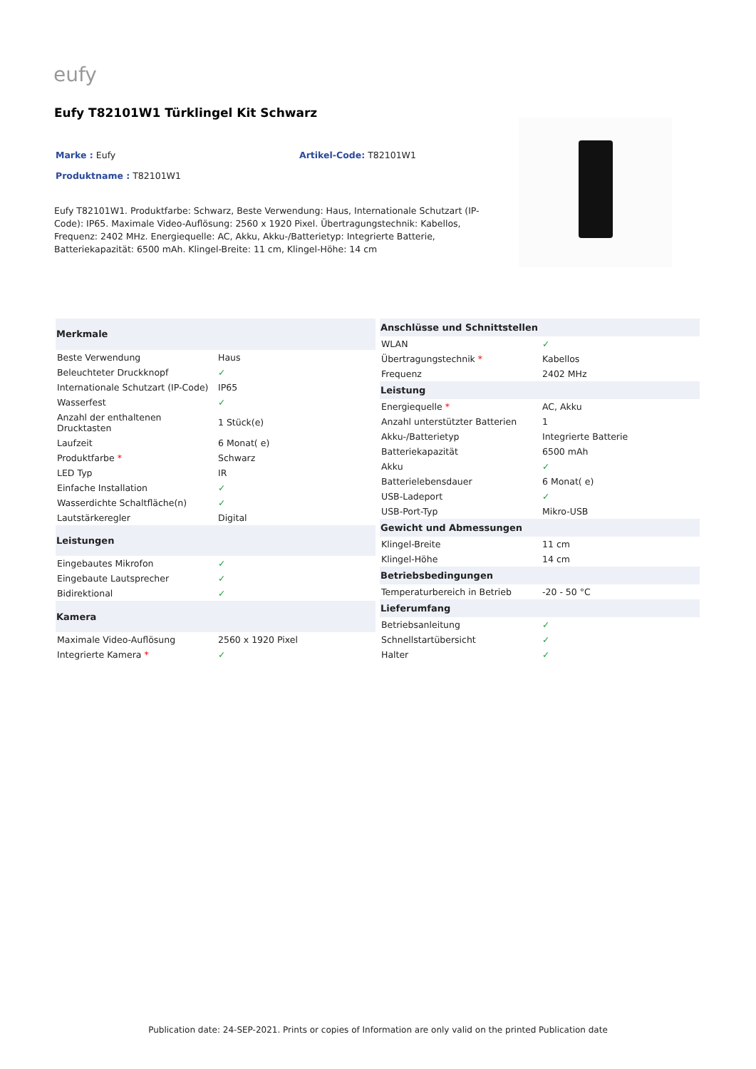eufy
Eufy T82101W1 Türklingel Kit Schwarz
Marke : Eufy Artikel-Code: T82101W1
Produktname : T82101W1
Eufy T82101W1. Produktfarbe: Schwarz, Beste Verwendung: Haus, Internationale Schutzart (IP-Code): IP65. Maximale Video-Auflösung: 2560 x 1920 Pixel. Übertragungstechnik: Kabellos, Frequenz: 2402 MHz. Energiequelle: AC, Akku, Akku-/Batterietyp: Integrierte Batterie, Batteriekapazität: 6500 mAh. Klingel-Breite: 11 cm, Klingel-Höhe: 14 cm
| Merkmale | |
| --- | --- |
| Beste Verwendung | Haus |
| Beleuchteter Druckknopf | ✓ |
| Internationale Schutzart (IP-Code) | IP65 |
| Wasserfest | ✓ |
| Anzahl der enthaltenen Drucktasten | 1 Stück(e) |
| Laufzeit | 6 Monat( e) |
| Produktfarbe * | Schwarz |
| LED Typ | IR |
| Einfache Installation | ✓ |
| Wasserdichte Schaltfläche(n) | ✓ |
| Lautstärkeregler | Digital |
| Leistungen | |
| Eingebautes Mikrofon | ✓ |
| Eingebaute Lautsprecher | ✓ |
| Bidirektional | ✓ |
| Kamera | |
| Maximale Video-Auflösung | 2560 x 1920 Pixel |
| Integrierte Kamera * | ✓ |
| Anschlüsse und Schnittstellen | |
| --- | --- |
| WLAN | ✓ |
| Übertragungstechnik * | Kabellos |
| Frequenz | 2402 MHz |
| Leistung | |
| Energiequelle * | AC, Akku |
| Anzahl unterstützter Batterien | 1 |
| Akku-/Batterietyp | Integrierte Batterie |
| Batteriekapazität | 6500 mAh |
| Akku | ✓ |
| Batterielebensdauer | 6 Monat( e) |
| USB-Ladeport | ✓ |
| USB-Port-Typ | Mikro-USB |
| Gewicht und Abmessungen | |
| Klingel-Breite | 11 cm |
| Klingel-Höhe | 14 cm |
| Betriebsbedingungen | |
| Temperaturbereich in Betrieb | -20 - 50 °C |
| Lieferumfang | |
| Betriebsanleitung | ✓ |
| Schnellstartübersicht | ✓ |
| Halter | ✓ |
Publication date: 24-SEP-2021. Prints or copies of Information are only valid on the printed Publication date